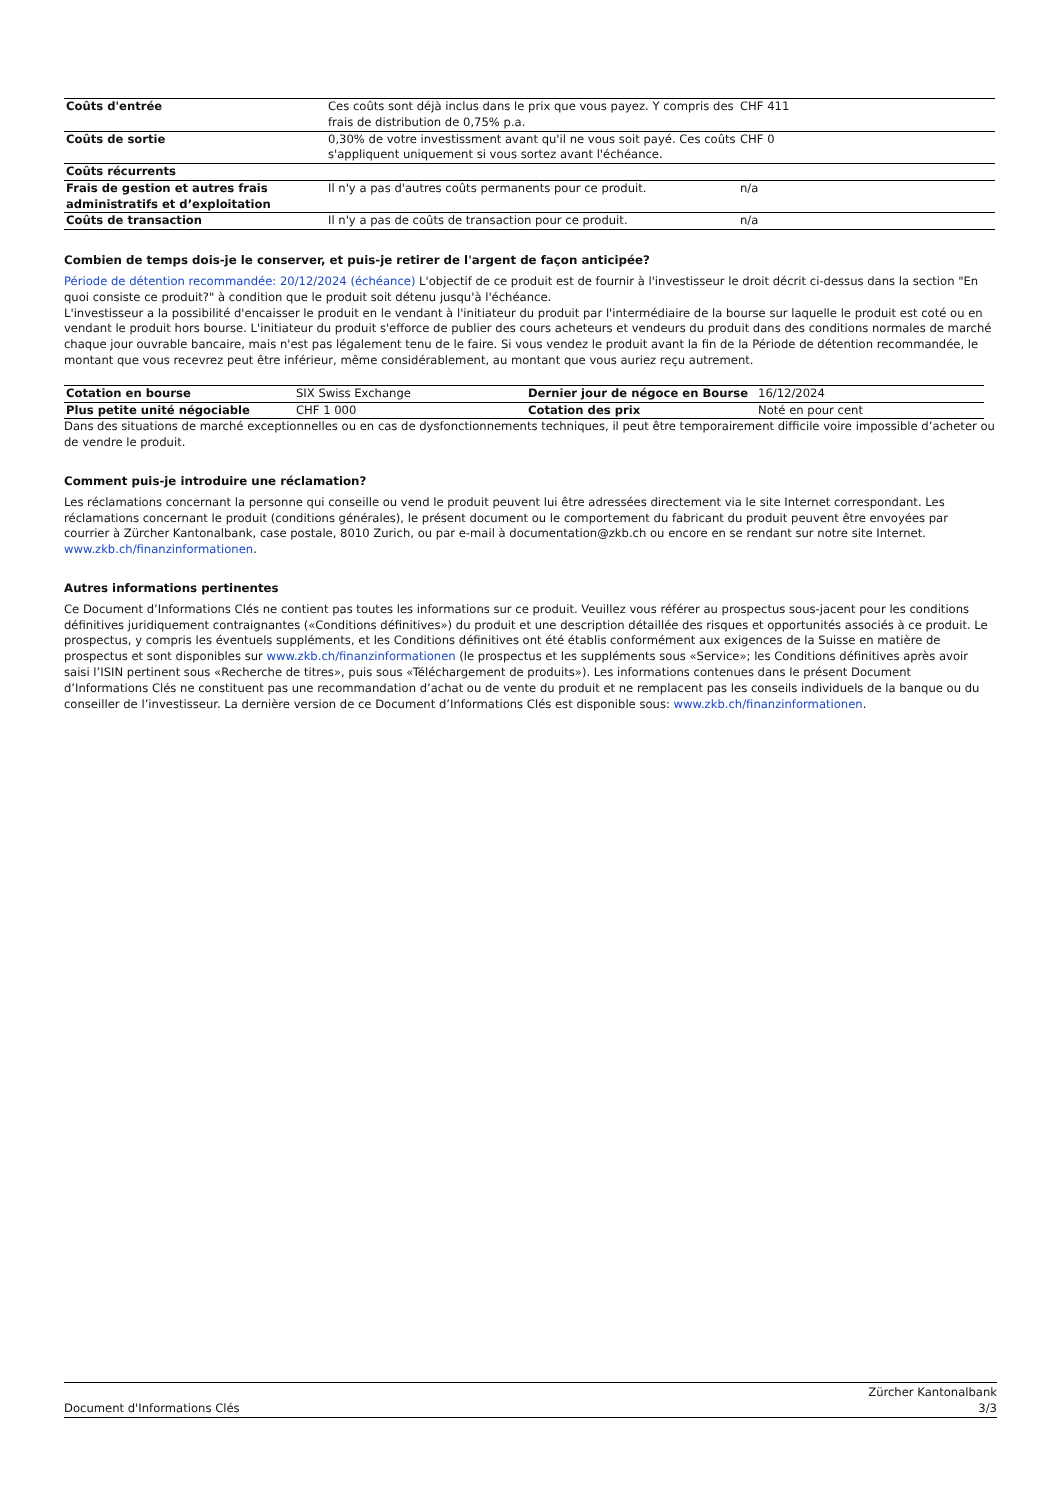| Coûts d'entrée | Ces coûts sont déjà inclus dans le prix que vous payez. Y compris des frais de distribution de 0,75% p.a. | CHF 411 |
| Coûts de sortie | 0,30% de votre investissment avant qu'il ne vous soit payé. Ces coûts s'appliquent uniquement si vous sortez avant l'échéance. | CHF 0 |
| Coûts récurrents | | |
| Frais de gestion et autres frais administratifs et d’exploitation | Il n'y a pas d'autres coûts permanents pour ce produit. | n/a |
| Coûts de transaction | Il n'y a pas de coûts de transaction pour ce produit. | n/a |
Combien de temps dois-je le conserver, et puis-je retirer de l'argent de façon anticipée?
Période de détention recommandée: 20/12/2024 (échéance) L'objectif de ce produit est de fournir à l'investisseur le droit décrit ci-dessus dans la section "En quoi consiste ce produit?" à condition que le produit soit détenu jusqu'à l'échéance.
L'investisseur a la possibilité d'encaisser le produit en le vendant à l'initiateur du produit par l'intermédiaire de la bourse sur laquelle le produit est coté ou en vendant le produit hors bourse. L'initiateur du produit s'efforce de publier des cours acheteurs et vendeurs du produit dans des conditions normales de marché chaque jour ouvrable bancaire, mais n'est pas légalement tenu de le faire. Si vous vendez le produit avant la fin de la Période de détention recommandée, le montant que vous recevrez peut être inférieur, même considérablement, au montant que vous auriez reçu autrement.
| Cotation en bourse | SIX Swiss Exchange | Dernier jour de négoce en Bourse | 16/12/2024 |
| Plus petite unité négociable | CHF 1 000 | Cotation des prix | Noté en pour cent |
Dans des situations de marché exceptionnelles ou en cas de dysfonctionnements techniques, il peut être temporairement difficile voire impossible d’acheter ou de vendre le produit.
Comment puis-je introduire une réclamation?
Les réclamations concernant la personne qui conseille ou vend le produit peuvent lui être adressées directement via le site Internet correspondant. Les réclamations concernant le produit (conditions générales), le présent document ou le comportement du fabricant du produit peuvent être envoyées par courrier à Zürcher Kantonalbank, case postale, 8010 Zurich, ou par e-mail à documentation@zkb.ch ou encore en se rendant sur notre site Internet.
www.zkb.ch/finanzinformationen.
Autres informations pertinentes
Ce Document d’Informations Clés ne contient pas toutes les informations sur ce produit. Veuillez vous référer au prospectus sous-jacent pour les conditions définitives juridiquement contraignantes («Conditions définitives») du produit et une description détaillée des risques et opportunités associés à ce produit. Le prospectus, y compris les éventuels suppléments, et les Conditions définitives ont été établis conformément aux exigences de la Suisse en matière de prospectus et sont disponibles sur www.zkb.ch/finanzinformationen (le prospectus et les suppléments sous «Service»; les Conditions définitives après avoir saisi l’ISIN pertinent sous «Recherche de titres», puis sous «Téléchargement de produits»). Les informations contenues dans le présent Document d’Informations Clés ne constituent pas une recommandation d’achat ou de vente du produit et ne remplacent pas les conseils individuels de la banque ou du conseiller de l’investisseur. La dernière version de ce Document d’Informations Clés est disponible sous: www.zkb.ch/finanzinformationen.
Document d'Informations Clés Zürcher Kantonalbank
3/3